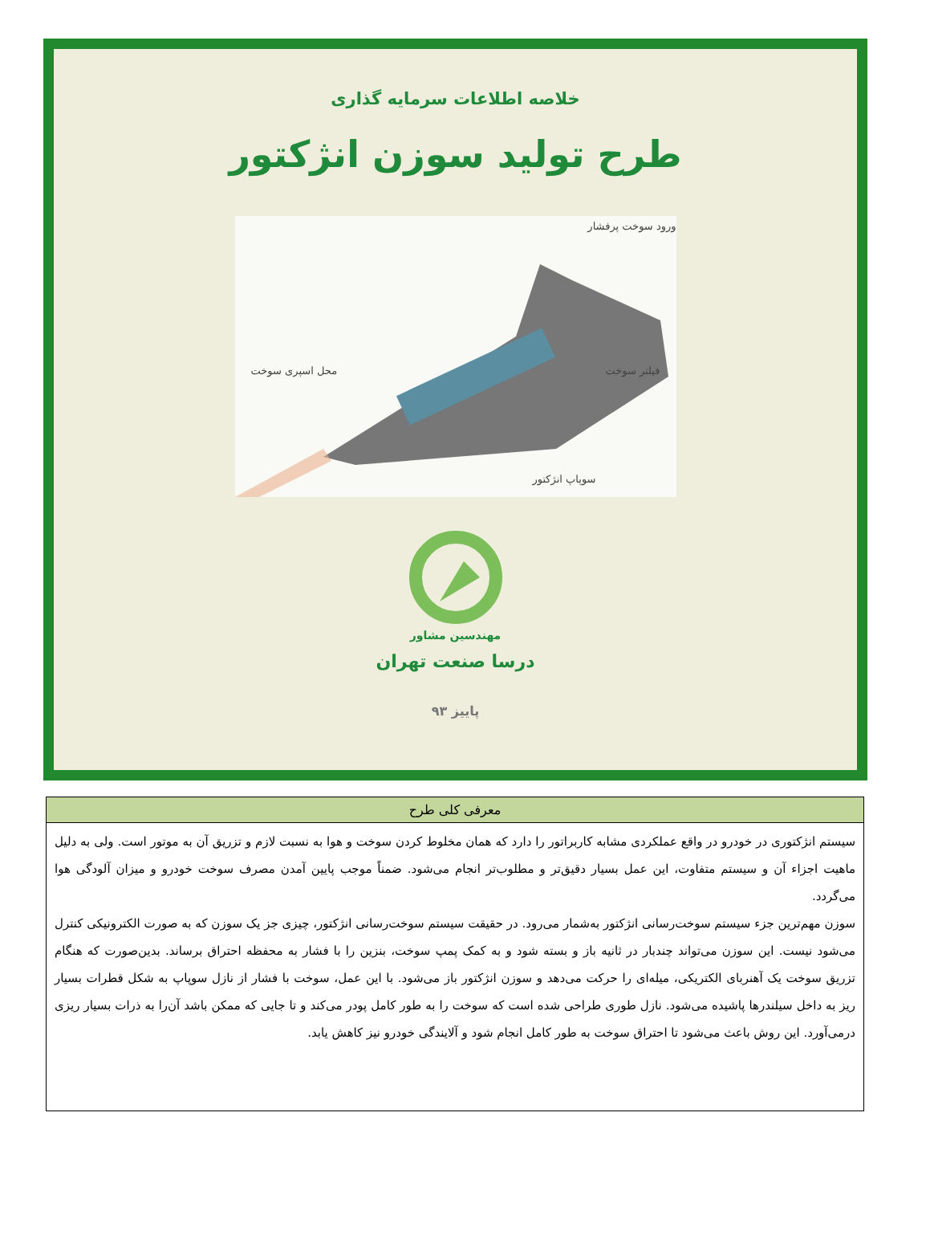خلاصه اطلاعات سرمایه گذاری
طرح تولید سوزن انژکتور
ورود سوخت پرفشار
فیلتر سوخت محل اسپری سوخت
سوپاپ انژکتور
مهندسین مشاور
درسا صنعت تهران
پاییز ۹۳
| معرفی کلی طرح |
| --- |
| سیستم انژکتوری در خودرو در واقع عملکردی مشابه کاربراتور را دارد که همان مخلوط کردن سوخت و هوا به نسبت لازم و تزریق آن به موتور است. ولی به دلیل ماهیت اجزاء آن و سیستم متفاوت، این عمل بسیار دقیق‌تر و مطلوب‌تر انجام می‌شود. ضمناً موجب پایین آمدن مصرف سوخت خودرو و میزان آلودگی هوا می‌گردد. سوزن مهم‌ترین جزء سیستم سوخت‌رسانی انژکتور به‌شمار می‌رود. در حقیقت سیستم سوخت‌رسانی انژکتور، چیزی جز یک سوزن که به صورت الکترونیکی کنترل می‌شود نیست. این سوزن می‌تواند چندبار در ثانیه باز و بسته شود و به کمک پمپ سوخت، بنزین را با فشار به محفظه احتراق برساند. بدین‌صورت که هنگام تزریق سوخت یک آهنربای الکتریکی، میله‌ای را حرکت می‌دهد و سوزن انژکتور باز می‌شود. با این عمل، سوخت با فشار از نازل سوپاپ به شکل قطرات بسیار ریز به داخل سیلندرها پاشیده می‌شود. نازل طوری طراحی شده است که سوخت را به طور کامل پودر می‌کند و تا جایی که ممکن باشد آن‌را به ذرات بسیار ریزی درمی‌آورد. این روش باعث می‌شود تا احتراق سوخت به طور کامل انجام شود و آلایندگی خودرو نیز کاهش یابد. |